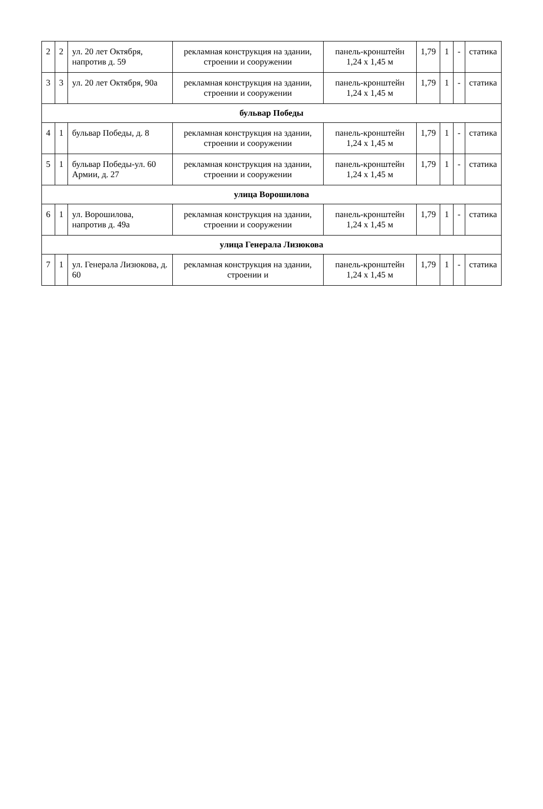| 2 | 2 | ул. 20 лет Октября, напротив д. 59 | рекламная конструкция на здании, строении и сооружении | панель-кронштейн 1,24 х 1,45 м | 1,79 | 1 | - | статика |
| 3 | 3 | ул. 20 лет Октября, 90а | рекламная конструкция на здании, строении и сооружении | панель-кронштейн 1,24 х 1,45 м | 1,79 | 1 | - | статика |
| бульвар Победы | | | | | | | | |
| 4 | 1 | бульвар Победы, д. 8 | рекламная конструкция на здании, строении и сооружении | панель-кронштейн 1,24 х 1,45 м | 1,79 | 1 | - | статика |
| 5 | 1 | бульвар Победы-ул. 60 Армии, д. 27 | рекламная конструкция на здании, строении и сооружении | панель-кронштейн 1,24 х 1,45 м | 1,79 | 1 | - | статика |
| улица Ворошилова | | | | | | | | |
| 6 | 1 | ул. Ворошилова, напротив д. 49а | рекламная конструкция на здании, строении и сооружении | панель-кронштейн 1,24 х 1,45 м | 1,79 | 1 | - | статика |
| улица Генерала Лизюкова | | | | | | | | |
| 7 | 1 | ул. Генерала Лизюкова, д. 60 | рекламная конструкция на здании, строении и | панель-кронштейн 1,24 х 1,45 м | 1,79 | 1 | - | статика |